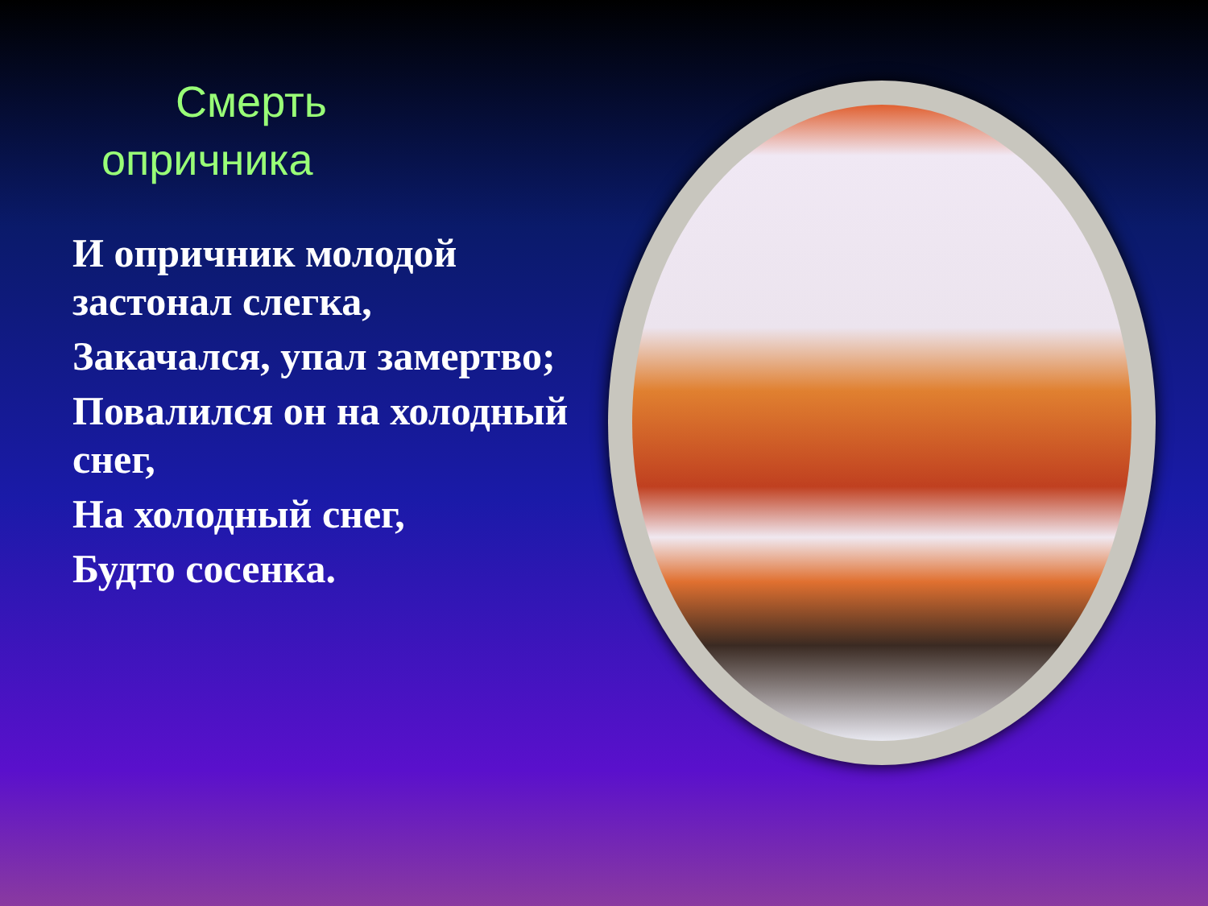Смерть
опричника
И опричник молодой застонал слегка,
Закачался, упал замертво;
Повалился он на холодный снег,
На холодный снег,
Будто сосенка.